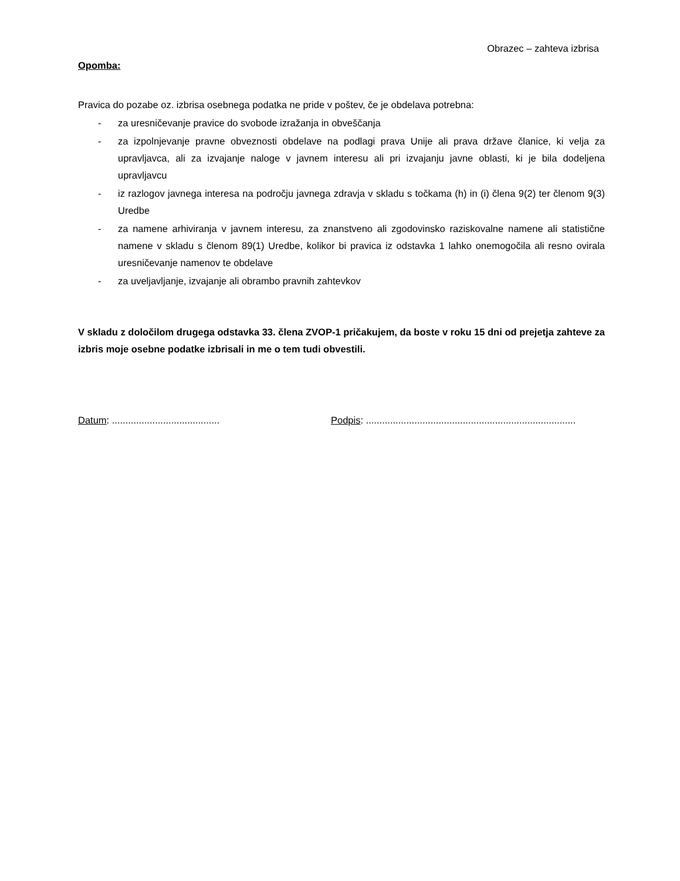Obrazec – zahteva izbrisa
Opomba:
Pravica do pozabe oz. izbrisa osebnega podatka ne pride v poštev, če je obdelava potrebna:
- za uresničevanje pravice do svobode izražanja in obveščanja
- za izpolnjevanje pravne obveznosti obdelave na podlagi prava Unije ali prava države članice, ki velja za upravljavca, ali za izvajanje naloge v javnem interesu ali pri izvajanju javne oblasti, ki je bila dodeljena upravljavcu
- iz razlogov javnega interesa na področju javnega zdravja v skladu s točkama (h) in (i) člena 9(2) ter členom 9(3) Uredbe
- za namene arhiviranja v javnem interesu, za znanstveno ali zgodovinsko raziskovalne namene ali statistične namene v skladu s členom 89(1) Uredbe, kolikor bi pravica iz odstavka 1 lahko onemogočila ali resno ovirala uresničevanje namenov te obdelave
- za uveljavljanje, izvajanje ali obrambo pravnih zahtevkov
V skladu z določilom drugega odstavka 33. člena ZVOP-1 pričakujem, da boste v roku 15 dni od prejetja zahteve za izbris moje osebne podatke izbrisali in me o tem tudi obvestili.
Datum: ........................................
Podpis: ..............................................................................